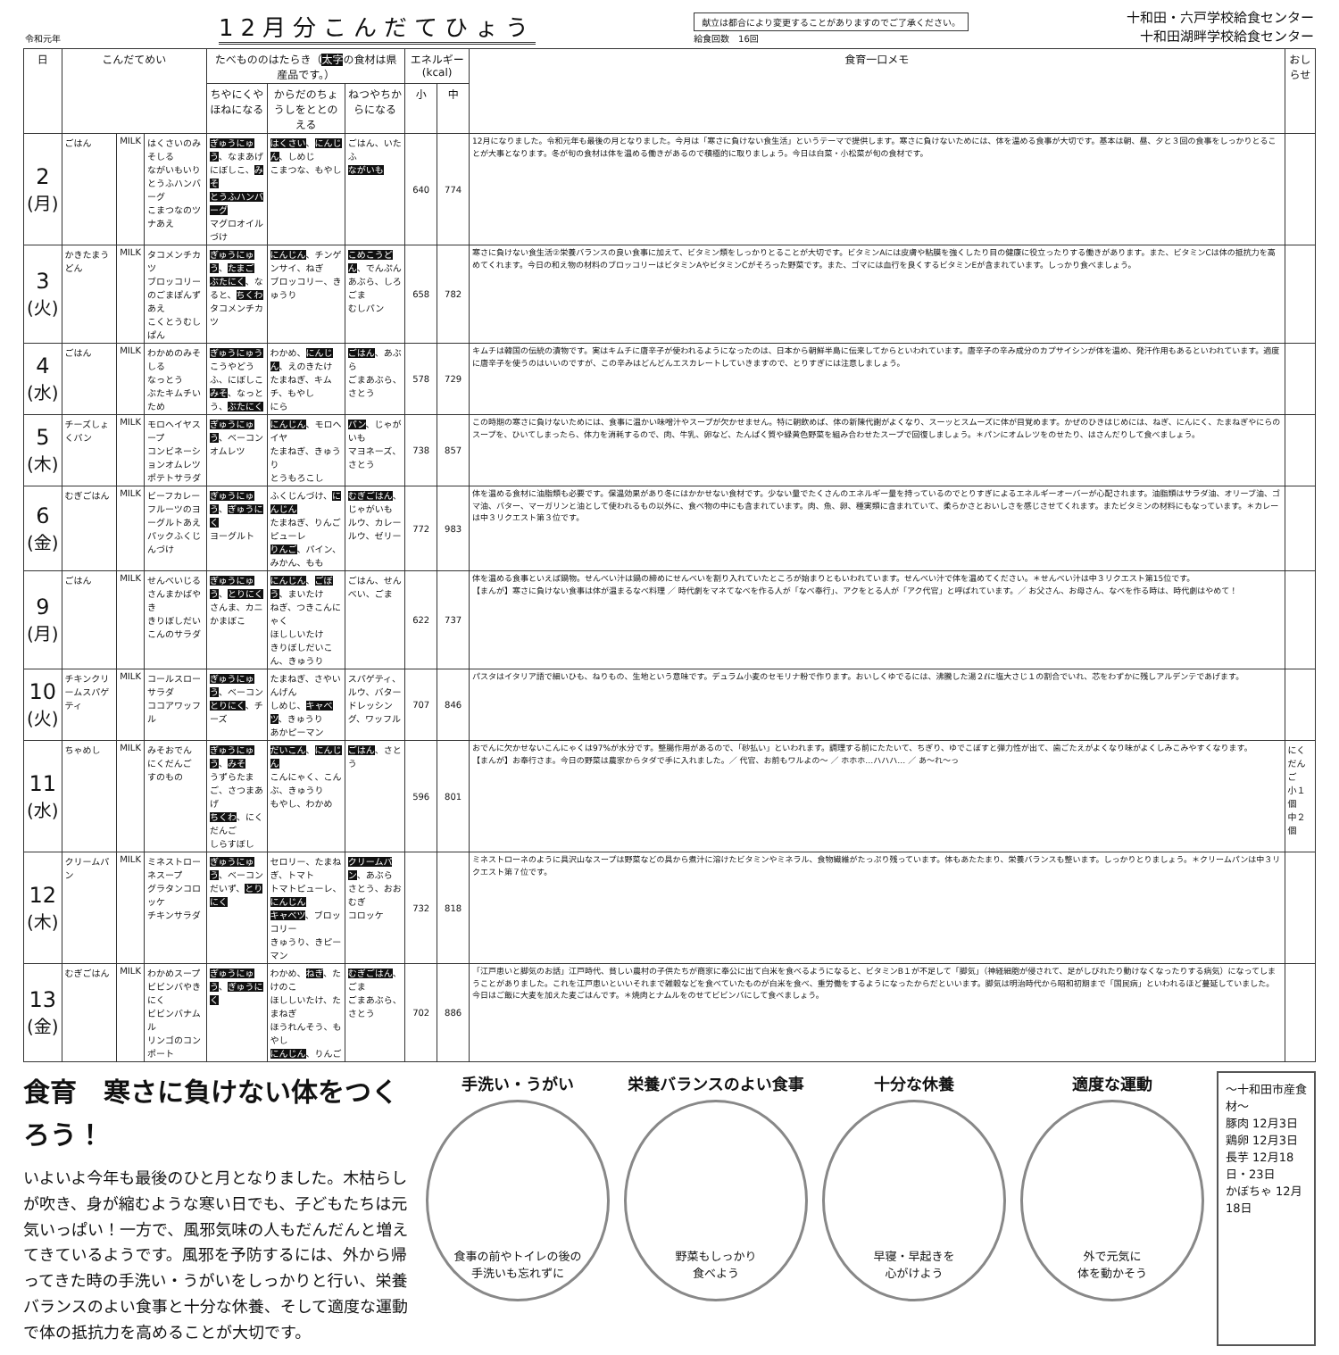令和元年
12月分こんだてひょう
献立は都合により変更することがありますのでご了承ください。
給食回数　16回
十和田・六戸学校給食センター
十和田湖畔学校給食センター
| 日 | こんだてめい | | | たべもののはたらき（ 太字 の食材は県産品です。） | | | エネルギー(kcal) | | 食育一口メモ | おしらせ |
| --- | --- | --- | --- | --- | --- | --- | --- | --- | --- | --- |
| | | | | ちやにくやほねになる | からだのちょうしをととのえる | ねつやちからになる | 小 | 中 | | |
| 2 (月) | ごはん | MILK | はくさいのみそしる ながいもいりとうふハンバーグ こまつなのツナあえ | ぎゅうにゅう 、なまあげ にぼしこ、 みそ とうふハンバーグ マグロオイルづけ | はくさい 、 にんじん 、しめじ こまつな、もやし | ごはん、いたふ ながいも | 640 | 774 | 12月になりました。令和元年も最後の月となりました。今月は「寒さに負けない食生活」というテーマで提供します。寒さに負けないためには、体を温める食事が大切です。基本は朝、昼、夕と３回の食事をしっかりとることが大事となります。冬が旬の食材は体を温める働きがあるので積極的に取りましょう。今日は白菜・小松菜が旬の食材です。 | |
| 3 (火) | かきたまうどん | MILK | タコメンチカツ ブロッコリーのごまぽんずあえ こくとうむしぱん | ぎゅうにゅう 、 たまご ぶたにく 、なると、 ちくわ タコメンチカツ | にんじん 、チンゲンサイ、ねぎ ブロッコリー、きゅうり | こめこうどん 、でんぷん あぶら、しろごま むしパン | 658 | 782 | 寒さに負けない食生活②栄養バランスの良い食事に加えて、ビタミン類をしっかりとることが大切です。ビタミンAには皮膚や粘膜を強くしたり目の健康に役立ったりする働きがあります。また、ビタミンCは体の抵抗力を高めてくれます。今日の和え物の材料のブロッコリーはビタミンAやビタミンCがそろった野菜です。また、ゴマには血行を良くするビタミンEが含まれています。しっかり食べましょう。 | |
| 4 (水) | ごはん | MILK | わかめのみそしる なっとう ぶたキムチいため | ぎゅうにゅう こうやどうふ、にぼしこ みそ 、なっとう、 ぶたにく | わかめ、 にんじん 、えのきたけ たまねぎ、キムチ、もやし にら | ごはん 、あぶら ごまあぶら、さとう | 578 | 729 | キムチは韓国の伝統の漬物です。実はキムチに唐辛子が使われるようになったのは、日本から朝鮮半島に伝来してからといわれています。唐辛子の辛み成分のカプサイシンが体を温め、発汗作用もあるといわれています。適度に唐辛子を使うのはいいのですが、この辛みはどんどんエスカレートしていきますので、とりすぎには注意しましょう。 | |
| 5 (木) | チーズしょくパン | MILK | モロヘイヤスープ コンビネーションオムレツ ポテトサラダ | ぎゅうにゅう 、ベーコン オムレツ | にんじん 、モロヘイヤ たまねぎ、きゅうり とうもろこし | パン 、じゃがいも マヨネーズ、さとう | 738 | 857 | この時期の寒さに負けないためには、食事に温かい味噌汁やスープが欠かせません。特に朝飲めば、体の新陳代謝がよくなり、スーッとスムーズに体が目覚めます。かぜのひきはじめには、ねぎ、にんにく、たまねぎやにらのスープを、ひいてしまったら、体力を消耗するので、肉、牛乳、卵など、たんぱく質や緑黄色野菜を組み合わせたスープで回復しましょう。＊パンにオムレツをのせたり、はさんだりして食べましょう。 | |
| 6 (金) | むぎごはん | MILK | ビーフカレー フルーツのヨーグルトあえ パックふくじんづけ | ぎゅうにゅう 、 ぎゅうにく ヨーグルト | ふくじんづけ、 にんじん たまねぎ、りんごピューレ りんご 、パイン、みかん、もも | むぎごはん 、じゃがいも ルウ、カレールウ、ゼリー | 772 | 983 | 体を温める食材に油脂類も必要です。保温効果があり冬にはかかせない食材です。少ない量でたくさんのエネルギー量を持っているのでとりすぎによるエネルギーオーバーが心配されます。油脂類はサラダ油、オリーブ油、ゴマ油、バター、マーガリンと油として使われるもの以外に、食べ物の中にも含まれています。肉、魚、卵、種実類に含まれていて、柔らかさとおいしさを感じさせてくれます。またビタミンの材料にもなっています。＊カレーは中３リクエスト第３位です。 | |
| 9 (月) | ごはん | MILK | せんべいじる さんまかばやき きりぼしだいこんのサラダ | ぎゅうにゅう 、 とりにく さんま、カニかまぼこ | にんじん 、 ごぼう 、まいたけ ねぎ、つきこんにゃく ほししいたけ きりぼしだいこん、きゅうり | ごはん、せんべい、ごま | 622 | 737 | 体を温める食事といえば鍋物。せんべい汁は鍋の締めにせんべいを割り入れていたところが始まりともいわれています。せんべい汁で体を温めてください。＊せんべい汁は中３リクエスト第15位です。 【まんが】寒さに負けない食事は体が温まるなべ料理 ／ 時代劇をマネてなべを作る人が「なべ奉行」、アクをとる人が「アク代官」と呼ばれています。／ お父さん、お母さん、なべを作る時は、時代劇はやめて！ | |
| 10 (火) | チキンクリームスパゲティ | MILK | コールスローサラダ ココアワッフル | ぎゅうにゅう 、ベーコン とりにく 、チーズ | たまねぎ、さやいんげん しめじ、 キャベツ 、きゅうり あかピーマン | スパゲティ、ルウ、バター ドレッシング、ワッフル | 707 | 846 | パスタはイタリア語で細いひも、ねりもの、生地という意味です。デュラム小麦のセモリナ粉で作ります。おいしくゆでるには、沸騰した湯２ℓに塩大さじ１の割合でいれ、芯をわずかに残しアルデンテであげます。 | |
| 11 (水) | ちゃめし | MILK | みそおでん にくだんご すのもの | ぎゅうにゅう 、 みそ うずらたまご、さつまあげ ちくわ 、にくだんご しらすぼし | だいこん 、 にんじん こんにゃく、こんぶ、きゅうり もやし、わかめ | ごはん 、さとう | 596 | 801 | おでんに欠かせないこんにゃくは97%が水分です。整腸作用があるので、「砂払い」といわれます。調理する前にたたいて、ちぎり、ゆでこぼすと弾力性が出て、歯ごたえがよくなり味がよくしみこみやすくなります。 【まんが】お奉行さま。今日の野菜は農家からタダで手に入れました。／ 代官、お前もワルよの〜 ／ ホホホ…ハハハ… ／ あ〜れ〜っ | にくだんご 小１個 中２個 |
| 12 (木) | クリームパン | MILK | ミネストローネスープ グラタンコロッケ チキンサラダ | ぎゅうにゅう 、ベーコン だいず、 とりにく | セロリー、たまねぎ、トマト トマトピューレ、 にんじん キャベツ 、ブロッコリー きゅうり、きピーマン | クリームパン 、あぶら さとう、おおむぎ コロッケ | 732 | 818 | ミネストローネのように具沢山なスープは野菜などの具から煮汁に溶けたビタミンやミネラル、食物繊維がたっぷり残っています。体もあたたまり、栄養バランスも整います。しっかりとりましょう。＊クリームパンは中３リクエスト第７位です。 | |
| 13 (金) | むぎごはん | MILK | わかめスープ ビビンバやきにく ビビンバナムル リンゴのコンポート | ぎゅうにゅう 、 ぎゅうにく | わかめ、 ねぎ 、たけのこ ほししいたけ、たまねぎ ほうれんそう、もやし にんじん 、りんご | むぎごはん 、ごま ごまあぶら、さとう | 702 | 886 | 「江戸患いと脚気のお話」江戸時代、貧しい農村の子供たちが商家に奉公に出て白米を食べるようになると、ビタミンB１が不足して「脚気」（神経細胞が侵されて、足がしびれたり動けなくなったりする病気）になってしまうことがありました。これを江戸患いといいそれまで雑穀などを食べていたものが白米を食べ、重労働をするようになったからだといいます。脚気は明治時代から昭和初期まで「国民病」といわれるほど蔓延していました。今日はご飯に大麦を加えた麦ごはんです。＊焼肉とナムルをのせてビビンバにして食べましょう。 | |
食育　寒さに負けない体をつくろう！
いよいよ今年も最後のひと月となりました。木枯らしが吹き、身が縮むような寒い日でも、子どもたちは元気いっぱい！一方で、風邪気味の人もだんだんと増えてきているようです。風邪を予防するには、外から帰ってきた時の手洗い・うがいをしっかりと行い、栄養バランスのよい食事と十分な休養、そして適度な運動で体の抵抗力を高めることが大切です。
手洗い・うがい
食事の前やトイレの後の
手洗いも忘れずに
栄養バランスのよい食事
野菜もしっかり
食べよう
十分な休養
早寝・早起きを
心がけよう
適度な運動
外で元気に
体を動かそう
〜十和田市産食材〜
豚肉 12月3日
鶏卵 12月3日
長芋 12月18日・23日
かぼちゃ 12月18日